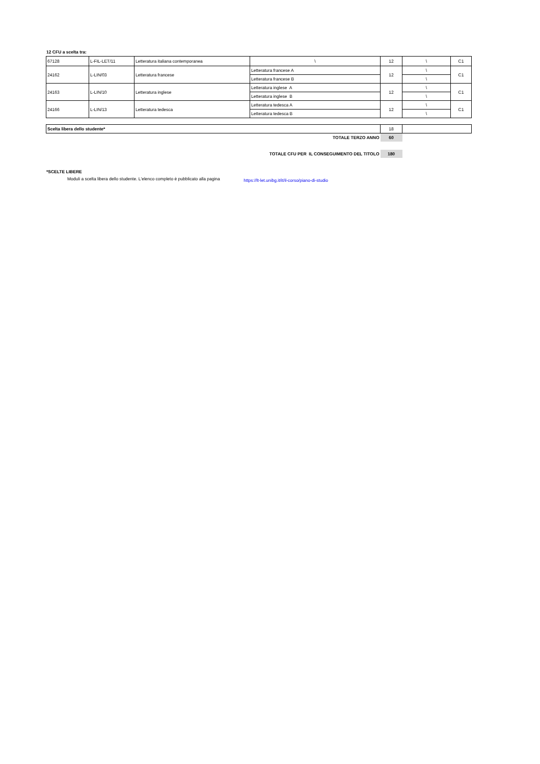12 CFU a scelta tra:
| 67128 | L-FIL-LET/11 | Letteratura italiana contemporanea | \ | 12 | \ | C1 |
| 24162 | L-LIN/03 | Letteratura francese | Letteratura francese A | 12 | \ | C1 |
| | | | Letteratura francese B | | \ | |
| 24163 | L-LIN/10 | Letteratura inglese | Letteratura inglese A | 12 | \ | C1 |
| | | | Letteratura inglese B | | \ | |
| 24166 | L-LIN/13 | Letteratura tedesca | Letteratura tedesca A | 12 | \ | C1 |
| | | | Letteratura tedesca B | | \ | |
| Scelta libera dello studente* | 18 | |
| TOTALE TERZO ANNO | 60 | |
| TOTALE CFU PER IL CONSEGUIMENTO DEL TITOLO | 180 | |
*SCELTE LIBERE
Moduli a scelta libera dello studente. L'elenco completo è pubblicato alla pagina https://lt-let.unibg.it/it/il-corso/piano-di-studio